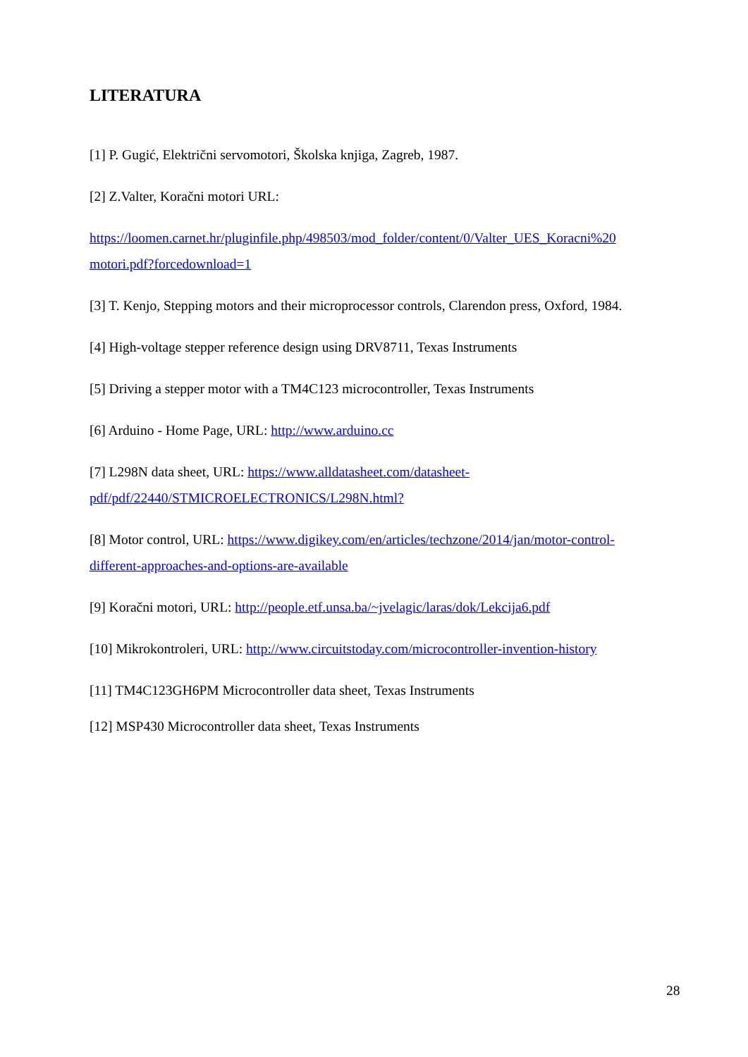LITERATURA
[1] P. Gugić, Električni servomotori, Školska knjiga, Zagreb, 1987.
[2] Z.Valter, Koračni motori URL:
https://loomen.carnet.hr/pluginfile.php/498503/mod_folder/content/0/Valter_UES_Koracni%20 motori.pdf?forcedownload=1
[3] T. Kenjo, Stepping motors and their microprocessor controls, Clarendon press, Oxford, 1984.
[4] High-voltage stepper reference design using DRV8711, Texas Instruments
[5] Driving a stepper motor with a TM4C123 microcontroller, Texas Instruments
[6] Arduino - Home Page, URL: http://www.arduino.cc
[7] L298N data sheet, URL: https://www.alldatasheet.com/datasheet-
pdf/pdf/22440/STMICROELECTRONICS/L298N.html?
[8] Motor control, URL: https://www.digikey.com/en/articles/techzone/2014/jan/motor-control-
different-approaches-and-options-are-available
[9] Koračni motori, URL: http://people.etf.unsa.ba/~jvelagic/laras/dok/Lekcija6.pdf
[10] Mikrokontroleri, URL: http://www.circuitstoday.com/microcontroller-invention-history
[11] TM4C123GH6PM Microcontroller data sheet, Texas Instruments
[12] MSP430 Microcontroller data sheet, Texas Instruments
28